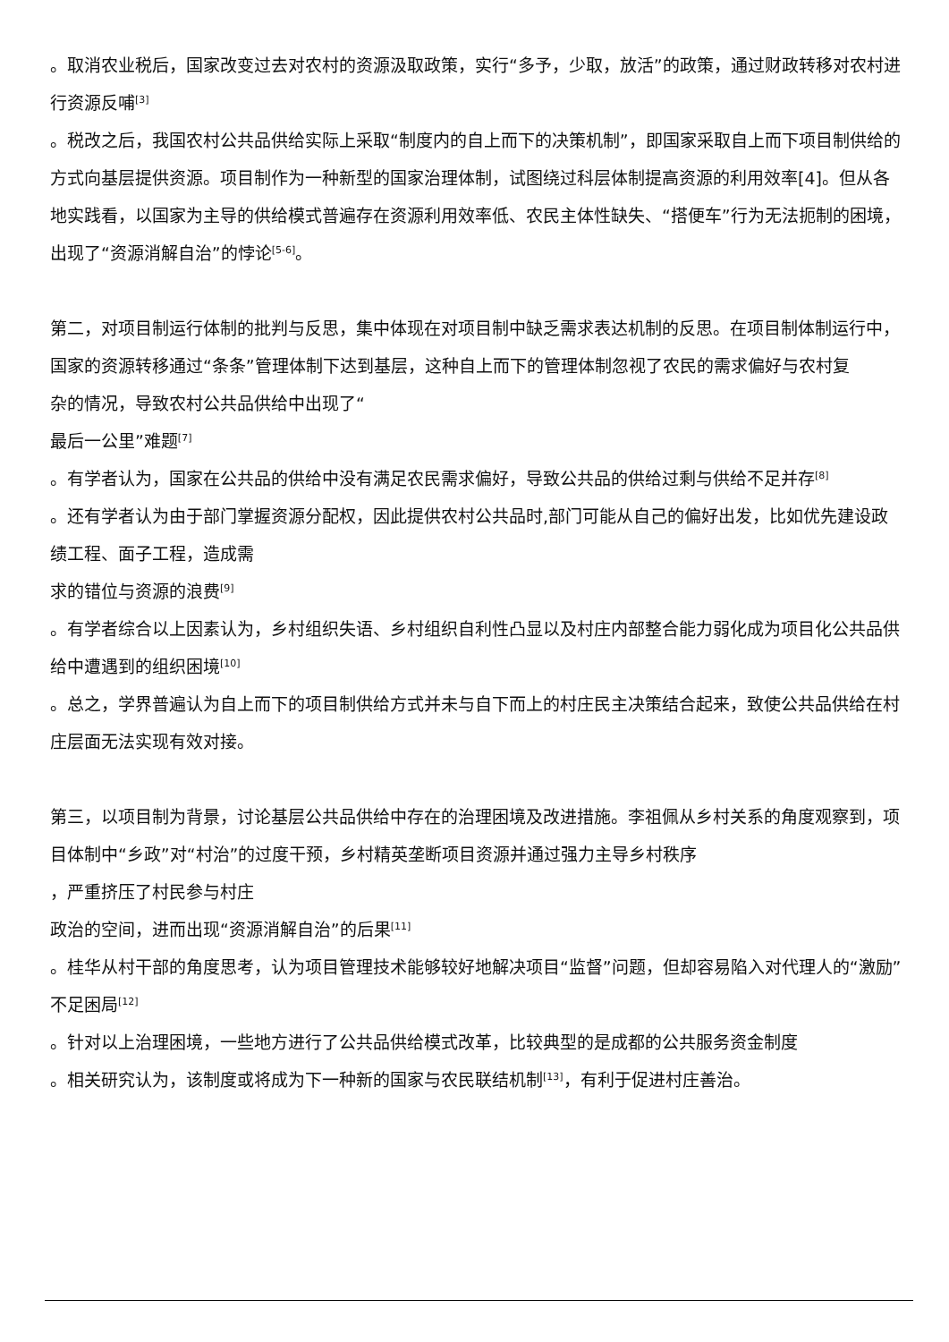。取消农业税后，国家改变过去对农村的资源汲取政策，实行“多予，少取，放活”的政策，通过财政转移对农村进行资源反哺<sup>[3]</sup>
。税改之后，我国农村公共品供给实际上采取“制度内的自上而下的决策机制”，即国家采取自上而下项目制供给的方式向基层提供资源。项目制作为一种新型的国家治理体制，试图绕过科层体制提高资源的利用效率[4]。但从各地实践看，以国家为主导的供给模式普遍存在资源利用效率低、农民主体性缺失、“搭便车”行为无法扼制的困境，出现了“资源消解自治”的悖论<sup>[5-6]</sup>。
第二，对项目制运行体制的批判与反思，集中体现在对项目制中缺乏需求表达机制的反思。在项目制体制运行中，国家的资源转移通过“条条”管理体制下达到基层，这种自上而下的管理体制忽视了农民的需求偏好与农村复
杂的情况，导致农村公共品供给中出现了“
最后一公里”难题<sup>[7]</sup>
。有学者认为，国家在公共品的供给中没有满足农民需求偏好，导致公共品的供给过剩与供给不足并存<sup>[8]</sup>
。还有学者认为由于部门掌握资源分配权，因此提供农村公共品时,部门可能从自己的偏好出发，比如优先建设政绩工程、面子工程，造成需
求的错位与资源的浪费<sup>[9]</sup>
。有学者综合以上因素认为，乡村组织失语、乡村组织自利性凸显以及村庄内部整合能力弱化成为项目化公共品供给中遭遇到的组织困境<sup>[10]</sup>
。总之，学界普遍认为自上而下的项目制供给方式并未与自下而上的村庄民主决策结合起来，致使公共品供给在村庄层面无法实现有效对接。
第三，以项目制为背景，讨论基层公共品供给中存在的治理困境及改进措施。李祖佩从乡村关系的角度观察到，项目体制中“乡政”对“村治”的过度干预，乡村精英垄断项目资源并通过强力主导乡村秩序
，严重挤压了村民参与村庄
政治的空间，进而出现“资源消解自治”的后果<sup>[11]</sup>
。桂华从村干部的角度思考，认为项目管理技术能够较好地解决项目“监督”问题，但却容易陷入对代理人的“激励”不足困局<sup>[12]</sup>
。针对以上治理困境，一些地方进行了公共品供给模式改革，比较典型的是成都的公共服务资金制度
。相关研究认为，该制度或将成为下一种新的国家与农民联结机制<sup>[13]</sup>，有利于促进村庄善治。